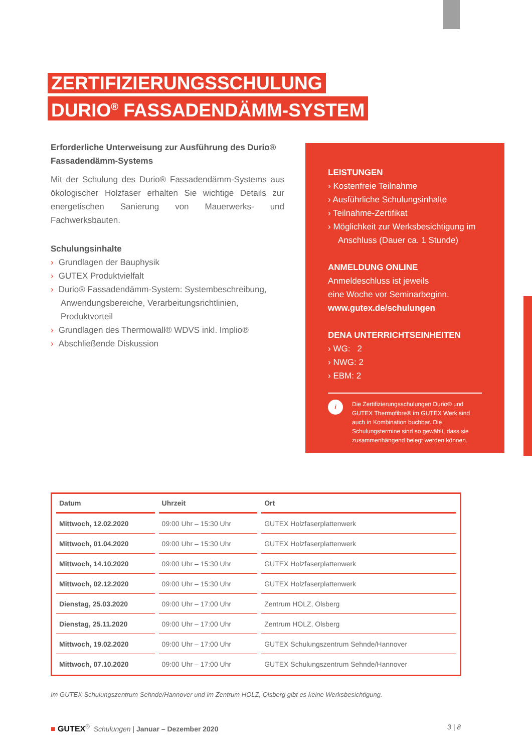ZERTIFIZIERUNGSSCHULUNG
DURIO<sup>®</sup> FASSADENDÄMM-SYSTEM
Erforderliche Unterweisung zur Ausführung des Durio® Fassadendämm-Systems
Mit der Schulung des Durio® Fassadendämm-Systems aus ökologischer Holzfaser erhalten Sie wichtige Details zur energetischen Sanierung von Mauerwerks- und Fachwerksbauten.
Schulungsinhalte
› Grundlagen der Bauphysik
› GUTEX Produktvielfalt
› Durio® Fassadendämm-System: Systembeschreibung, Anwendungsbereiche, Verarbeitungsrichtlinien, Produktvorteil
› Grundlagen des Thermowall® WDVS inkl. Implio®
› Abschließende Diskussion
LEISTUNGEN
› Kostenfreie Teilnahme
› Ausführliche Schulungsinhalte
› Teilnahme-Zertifikat
› Möglichkeit zur Werksbesichtigung im Anschluss (Dauer ca. 1 Stunde)
ANMELDUNG ONLINE
Anmeldeschluss ist jeweils
eine Woche vor Seminarbeginn.
www.gutex.de/schulungen
DENA UNTERRICHTSEINHEITEN
› WG: 2
› NWG: 2
› EBM: 2
i
Die Zertifizierungsschulungen Durio® und GUTEX Thermofibre® im GUTEX Werk sind auch in Kombination buchbar. Die Schulungstermine sind so gewählt, dass sie zusammenhängend belegt werden können.
| Datum | Uhrzeit | Ort |
| --- | --- | --- |
| Mittwoch, 12.02.2020 | 09:00 Uhr – 15:30 Uhr | GUTEX Holzfaserplattenwerk |
| Mittwoch, 01.04.2020 | 09:00 Uhr – 15:30 Uhr | GUTEX Holzfaserplattenwerk |
| Mittwoch, 14.10.2020 | 09:00 Uhr – 15:30 Uhr | GUTEX Holzfaserplattenwerk |
| Mittwoch, 02.12.2020 | 09:00 Uhr – 15:30 Uhr | GUTEX Holzfaserplattenwerk |
| Dienstag, 25.03.2020 | 09:00 Uhr – 17:00 Uhr | Zentrum HOLZ, Olsberg |
| Dienstag, 25.11.2020 | 09:00 Uhr – 17:00 Uhr | Zentrum HOLZ, Olsberg |
| Mittwoch, 19.02.2020 | 09:00 Uhr – 17:00 Uhr | GUTEX Schulungszentrum Sehnde/Hannover |
| Mittwoch, 07.10.2020 | 09:00 Uhr – 17:00 Uhr | GUTEX Schulungszentrum Sehnde/Hannover |
Im GUTEX Schulungszentrum Sehnde/Hannover und im Zentrum HOLZ, Olsberg gibt es keine Werksbesichtigung.
■ GUTEX<sup>®</sup> Schulungen | Januar – Dezember 2020
3 | 8